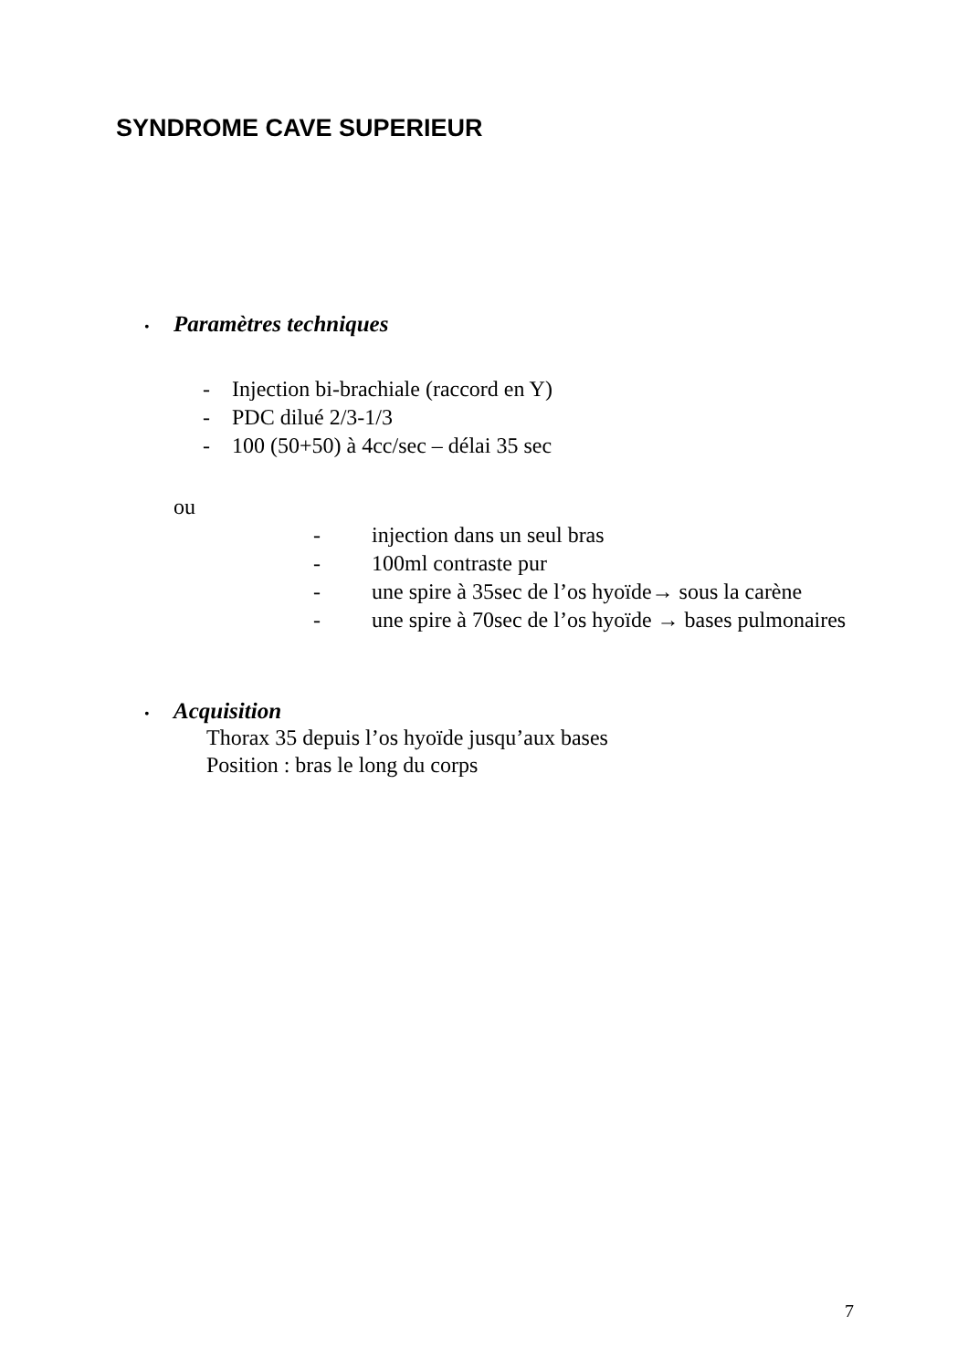SYNDROME CAVE SUPERIEUR
• Paramètres techniques
- Injection bi-brachiale (raccord en Y)
- PDC dilué 2/3-1/3
- 100 (50+50) à 4cc/sec – délai 35 sec
ou
- injection dans un seul bras
- 100ml contraste pur
- une spire à 35sec de l’os hyoïde→ sous la carène
- une spire à 70sec de l’os hyoïde → bases pulmonaires
• Acquisition
Thorax 35 depuis l’os hyoïde jusqu’aux bases
Position : bras le long du corps
7